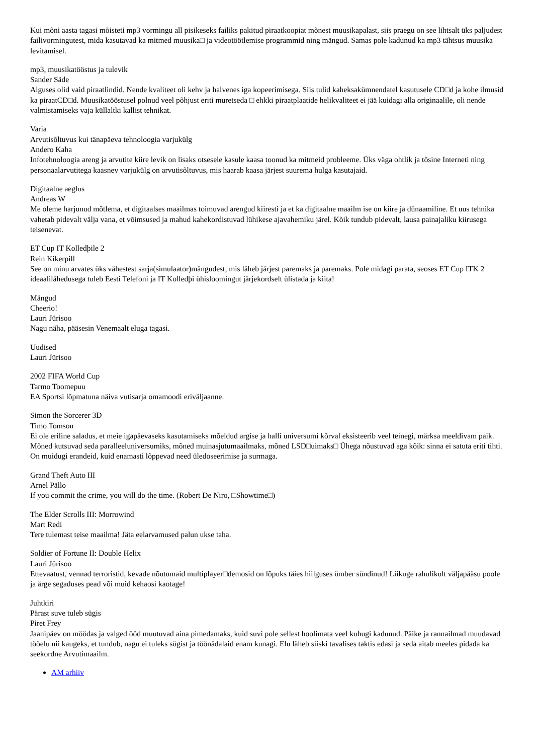Kui mõni aasta tagasi mõisteti mp3 vormingu all pisikeseks failiks pakitud piraatkoopiat mõnest muusikapalast, siis praegu on see lihtsalt üks paljudest failivormingutest, mida kasutavad ka mitmed muusika□ ja videotöötlemise programmid ning mängud. Samas pole kadunud ka mp3 tähtsus muusika levitamisel.
mp3, muusikatööstus ja tulevik
Sander Säde
Alguses olid vaid piraatlindid. Nende kvaliteet oli kehv ja halvenes iga kopeerimisega. Siis tulid kaheksakümnendatel kasutusele CD□d ja kohe ilmusid ka piraatCD□d. Muusikatööstusel polnud veel põhjust eriti muretseda □ ehkki piraatplaatide helikvaliteet ei jää kuidagi alla originaalile, oli nende valmistamiseks vaja küllaltki kallist tehnikat.
Varia
Arvutisõltuvus kui tänapäeva tehnoloogia varjukülg
Andero Kaha
Infotehnoloogia areng ja arvutite kiire levik on lisaks otsesele kasule kaasa toonud ka mitmeid probleeme. Üks väga ohtlik ja tõsine Interneti ning personaalarvutitega kaasnev varjukülg on arvutisõltuvus, mis haarab kaasa järjest suurema hulga kasutajaid.
Digitaalne aeglus
Andreas W
Me oleme harjunud mõtlema, et digitaalses maailmas toimuvad arengud kiiresti ja et ka digitaalne maailm ise on kiire ja dünaamiline. Et uus tehnika vahetab pidevalt välja vana, et võimsused ja mahud kahekordistuvad lühikese ajavahemiku järel. Kõik tundub pidevalt, lausa painajaliku kiirusega teisenevat.
ET Cup IT Kolledþile 2
Rein Kikerpill
See on minu arvates üks vähestest sarja(simulaator)mängudest, mis läheb järjest paremaks ja paremaks. Pole midagi parata, seoses ET Cup ITK 2 ideaalilähedusega tuleb Eesti Telefoni ja IT Kolledþi ühisloomingut järjekordselt ülistada ja kiita!
Mängud
Cheerio!
Lauri Jürisoo
Nagu näha, pääsesin Venemaalt eluga tagasi.
Uudised
Lauri Jürisoo
2002 FIFA World Cup
Tarmo Toomepuu
EA Sportsi lõpmatuna näiva vutisarja omamoodi eriväljaanne.
Simon the Sorcerer 3D
Timo Tomson
Ei ole eriline saladus, et meie igapäevaseks kasutamiseks mõeldud argise ja halli universumi kõrval eksisteerib veel teinegi, märksa meeldivam paik. Mõned kutsuvad seda paralleeluniversumiks, mõned muinasjutumaailmaks, mõned LSD□uimaks□ Ühega nõustuvad aga kõik: sinna ei satuta eriti tihti. On muidugi erandeid, kuid enamasti lõppevad need üledoseerimise ja surmaga.
Grand Theft Auto III
Arnel Pällo
If you commit the crime, you will do the time. (Robert De Niro, □Showtime□)
The Elder Scrolls III: Morrowind
Mart Redi
Tere tulemast teise maailma! Jäta eelarvamused palun ukse taha.
Soldier of Fortune II: Double Helix
Lauri Jürisoo
Ettevaatust, vennad terroristid, kevade nõutumaid multiplayer□demosid on lõpuks täies hiilguses ümber sündinud! Liikuge rahulikult väljapääsu poole ja ärge segaduses pead või muid kehaosi kaotage!
Juhtkiri
Pärast suve tuleb sügis
Piret Frey
Jaanipäev on möödas ja valged ööd muutuvad aina pimedamaks, kuid suvi pole sellest hoolimata veel kuhugi kadunud. Päike ja rannailmad muudavad tööelu nii kaugeks, et tundub, nagu ei tuleks sügist ja töönädalaid enam kunagi. Elu läheb siiski tavalises taktis edasi ja seda aitab meeles pidada ka seekordne Arvutimaailm.
AM arhiiv